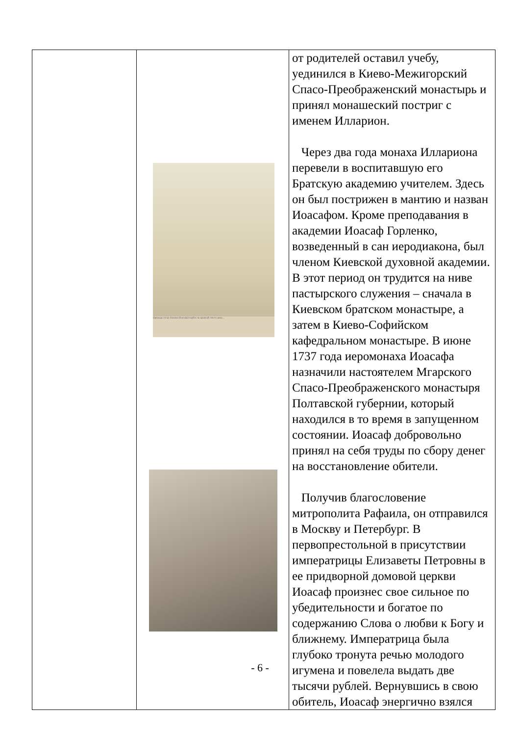| | Однажды отецъ Іоакима (Іоасафа) сидѣлъ на крыльцѣ своего дома... | от родителей оставил учебу, уединился в Киево-Межигорский Спасо-Преображенский монастырь и принял монашеский постриг с именем Илларион. Через два года монаха Иллариона перевели в воспитавшую его Братскую академию учителем. Здесь он был пострижен в мантию и назван Иоасафом. Кроме преподавания в академии Иоасаф Горленко, возведенный в сан иеродиакона, был членом Киевской духовной академии. В этот период он трудится на ниве пастырского служения – сначала в Киевском братском монастыре, а затем в Киево-Софийском кафедральном монастыре. В июне 1737 года иеромонаха Иоасафа назначили настоятелем Мгарского Спасо-Преображенского монастыря Полтавской губернии, который находился в то время в запущенном состоянии. Иоасаф добровольно принял на себя труды по сбору денег на восстановление обители. Получив благословение митрополита Рафаила, он отправился в Москву и Петербург. В первопрестольной в присутствии императрицы Елизаветы Петровны в ее придворной домовой церкви Иоасаф произнес свое сильное по убедительности и богатое по содержанию Слова о любви к Богу и ближнему. Императрица была глубоко тронута речью молодого игумена и повелела выдать две тысячи рублей. Вернувшись в свою обитель, Иоасаф энергично взялся |
- 6 -